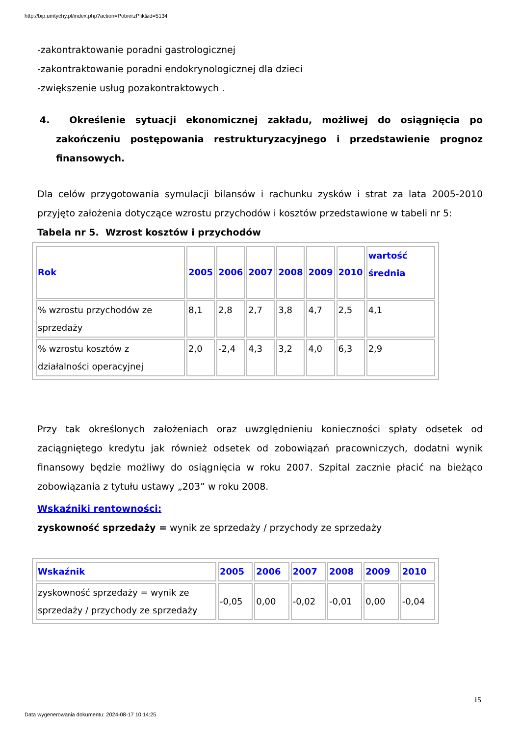http://bip.umtychy.pl/index.php?action=PobierzPlik&id=5134
-zakontraktowanie poradni gastrologicznej
-zakontraktowanie poradni endokrynologicznej dla dzieci
-zwiększenie usług pozakontraktowych .
4. Określenie sytuacji ekonomicznej zakładu, możliwej do osiągnięcia po zakończeniu postępowania restrukturyzacyjnego i przedstawienie prognoz finansowych.
Dla celów przygotowania symulacji bilansów i rachunku zysków i strat za lata 2005-2010 przyjęto założenia dotyczące wzrostu przychodów i kosztów przedstawione w tabeli nr 5:
Tabela nr 5. Wzrost kosztów i przychodów
| Rok | 2005 | 2006 | 2007 | 2008 | 2009 | 2010 | wartość średnia |
| --- | --- | --- | --- | --- | --- | --- | --- |
| % wzrostu przychodów ze sprzedaży | 8,1 | 2,8 | 2,7 | 3,8 | 4,7 | 2,5 | 4,1 |
| % wzrostu kosztów z działalności operacyjnej | 2,0 | -2,4 | 4,3 | 3,2 | 4,0 | 6,3 | 2,9 |
Przy tak określonych założeniach oraz uwzględnieniu konieczności spłaty odsetek od zaciągniętego kredytu jak również odsetek od zobowiązań pracowniczych, dodatni wynik finansowy będzie możliwy do osiągnięcia w roku 2007. Szpital zacznie płacić na bieżąco zobowiązania z tytułu ustawy „203” w roku 2008.
Wskaźniki rentowności:
zyskowność sprzedaży = wynik ze sprzedaży / przychody ze sprzedaży
| Wskaźnik | 2005 | 2006 | 2007 | 2008 | 2009 | 2010 |
| --- | --- | --- | --- | --- | --- | --- |
| zyskowność sprzedaży = wynik ze sprzedaży / przychody ze sprzedaży | -0,05 | 0,00 | -0,02 | -0,01 | 0,00 | -0,04 |
15
Data wygenerowania dokumentu: 2024-08-17 10:14:25